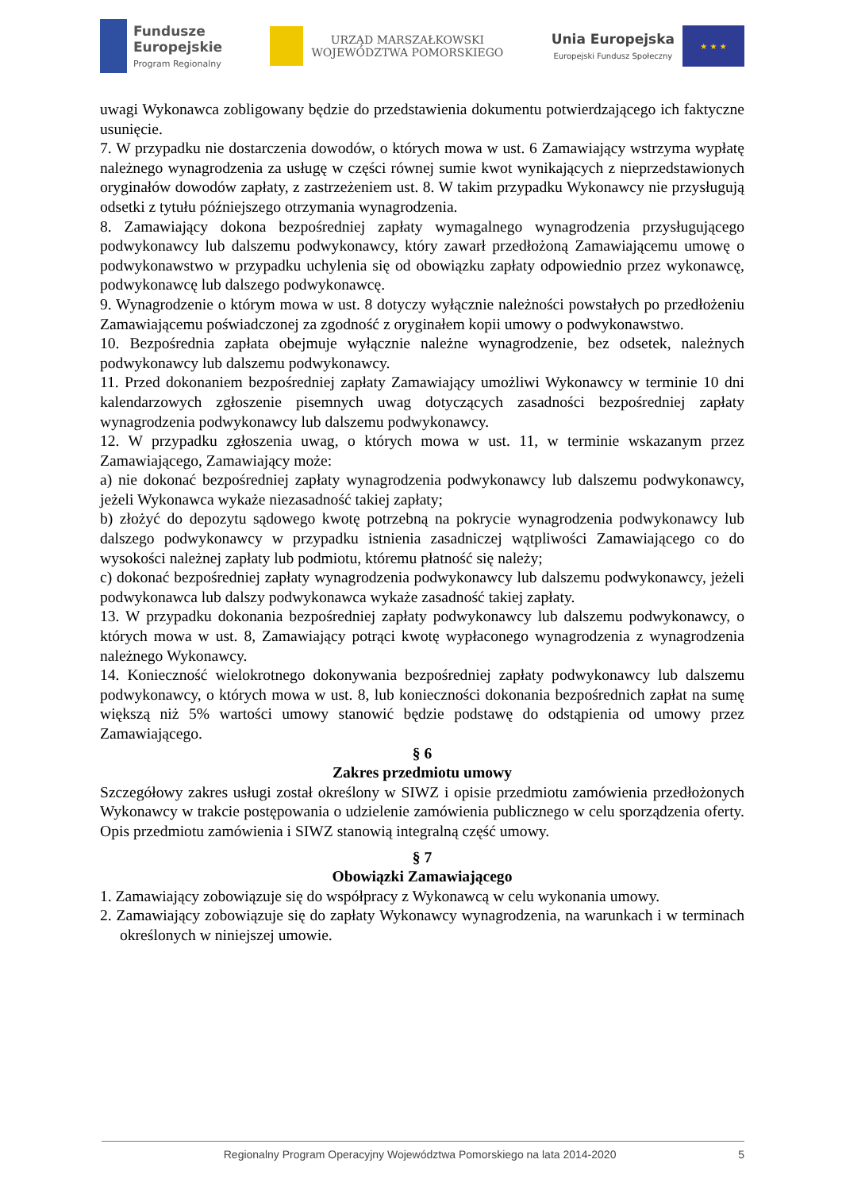Fundusze
Europejskie
Program Regionalny
URZĄD MARSZAŁKOWSKI
WOJEWÓDZTWA POMORSKIEGO
Unia Europejska
Europejski Fundusz Społeczny
★ ★ ★
uwagi Wykonawca zobligowany będzie do przedstawienia dokumentu potwierdzającego ich faktyczne usunięcie.
7. W przypadku nie dostarczenia dowodów, o których mowa w ust. 6 Zamawiający wstrzyma wypłatę należnego wynagrodzenia za usługę w części równej sumie kwot wynikających z nieprzedstawionych oryginałów dowodów zapłaty, z zastrzeżeniem ust. 8. W takim przypadku Wykonawcy nie przysługują odsetki z tytułu późniejszego otrzymania wynagrodzenia.
8. Zamawiający dokona bezpośredniej zapłaty wymagalnego wynagrodzenia przysługującego podwykonawcy lub dalszemu podwykonawcy, który zawarł przedłożoną Zamawiającemu umowę o podwykonawstwo w przypadku uchylenia się od obowiązku zapłaty odpowiednio przez wykonawcę, podwykonawcę lub dalszego podwykonawcę.
9. Wynagrodzenie o którym mowa w ust. 8 dotyczy wyłącznie należności powstałych po przedłożeniu Zamawiającemu poświadczonej za zgodność z oryginałem kopii umowy o podwykonawstwo.
10. Bezpośrednia zapłata obejmuje wyłącznie należne wynagrodzenie, bez odsetek, należnych podwykonawcy lub dalszemu podwykonawcy.
11. Przed dokonaniem bezpośredniej zapłaty Zamawiający umożliwi Wykonawcy w terminie 10 dni kalendarzowych zgłoszenie pisemnych uwag dotyczących zasadności bezpośredniej zapłaty wynagrodzenia podwykonawcy lub dalszemu podwykonawcy.
12. W przypadku zgłoszenia uwag, o których mowa w ust. 11, w terminie wskazanym przez Zamawiającego, Zamawiający może:
a) nie dokonać bezpośredniej zapłaty wynagrodzenia podwykonawcy lub dalszemu podwykonawcy, jeżeli Wykonawca wykaże niezasadność takiej zapłaty;
b) złożyć do depozytu sądowego kwotę potrzebną na pokrycie wynagrodzenia podwykonawcy lub dalszego podwykonawcy w przypadku istnienia zasadniczej wątpliwości Zamawiającego co do wysokości należnej zapłaty lub podmiotu, któremu płatność się należy;
c) dokonać bezpośredniej zapłaty wynagrodzenia podwykonawcy lub dalszemu podwykonawcy, jeżeli podwykonawca lub dalszy podwykonawca wykaże zasadność takiej zapłaty.
13. W przypadku dokonania bezpośredniej zapłaty podwykonawcy lub dalszemu podwykonawcy, o których mowa w ust. 8, Zamawiający potrąci kwotę wypłaconego wynagrodzenia z wynagrodzenia należnego Wykonawcy.
14. Konieczność wielokrotnego dokonywania bezpośredniej zapłaty podwykonawcy lub dalszemu podwykonawcy, o których mowa w ust. 8, lub konieczności dokonania bezpośrednich zapłat na sumę większą niż 5% wartości umowy stanowić będzie podstawę do odstąpienia od umowy przez Zamawiającego.
§ 6
Zakres przedmiotu umowy
Szczegółowy zakres usługi został określony w SIWZ i opisie przedmiotu zamówienia przedłożonych Wykonawcy w trakcie postępowania o udzielenie zamówienia publicznego w celu sporządzenia oferty. Opis przedmiotu zamówienia i SIWZ stanowią integralną część umowy.
§ 7
Obowiązki Zamawiającego
1. Zamawiający zobowiązuje się do współpracy z Wykonawcą w celu wykonania umowy.
2. Zamawiający zobowiązuje się do zapłaty Wykonawcy wynagrodzenia, na warunkach i w terminach określonych w niniejszej umowie.
Regionalny Program Operacyjny Województwa Pomorskiego na lata 2014-2020 5